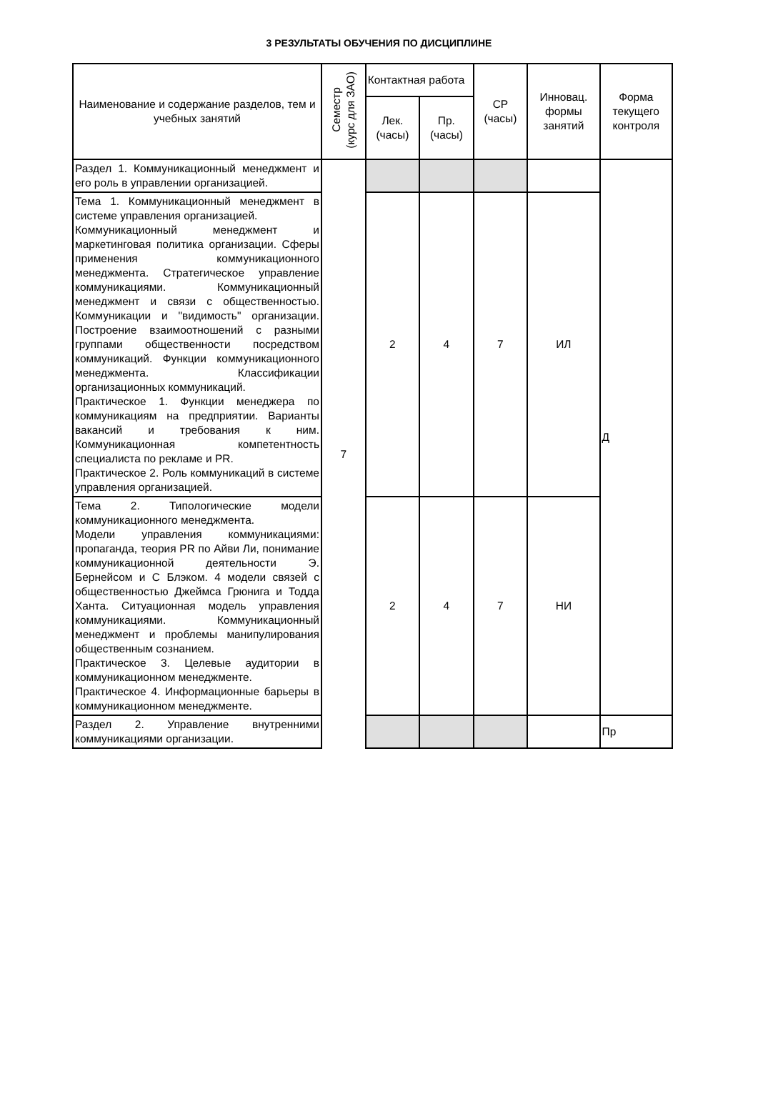3 РЕЗУЛЬТАТЫ ОБУЧЕНИЯ ПО ДИСЦИПЛИНЕ
| Наименование и содержание разделов, тем и учебных занятий | Семестр (курс для ЗАО) | Контактная работа | | СР (часы) | Инновац. формы занятий | Форма текущего контроля |
| --- | --- | --- | --- | --- | --- | --- |
| | | Лек. (часы) | Пр. (часы) | | | |
| Раздел 1. Коммуникационный менеджмент и его роль в управлении организацией. | 7 | | | | | Д |
| Тема 1. Коммуникационный менеджмент в системе управления организацией. Коммуникационный менеджмент и маркетинговая политика организации. Сферы применения коммуникационного менеджмента. Стратегическое управление коммуникациями. Коммуникационный менеджмент и связи с общественностью. Коммуникации и "видимость" организации. Построение взаимоотношений с разными группами общественности посредством коммуникаций. Функции коммуникационного менеджмента. Классификации организационных коммуникаций. Практическое 1. Функции менеджера по коммуникациям на предприятии. Варианты вакансий и требования к ним. Коммуникационная компетентность специалиста по рекламе и PR. Практическое 2. Роль коммуникаций в системе управления организацией. | | 2 | 4 | 7 | ИЛ | |
| Тема 2. Типологические модели коммуникационного менеджмента. Модели управления коммуникациями: пропаганда, теория PR по Айви Ли, понимание коммуникационной деятельности Э. Бернейсом и С Блэком. 4 модели связей с общественностью Джеймса Грюнига и Тодда Ханта. Ситуационная модель управления коммуникациями. Коммуникационный менеджмент и проблемы манипулирования общественным сознанием. Практическое 3. Целевые аудитории в коммуникационном менеджменте. Практическое 4. Информационные барьеры в коммуникационном менеджменте. | | 2 | 4 | 7 | НИ | |
| Раздел 2. Управление внутренними коммуникациями организации. | | | | | | Пр |